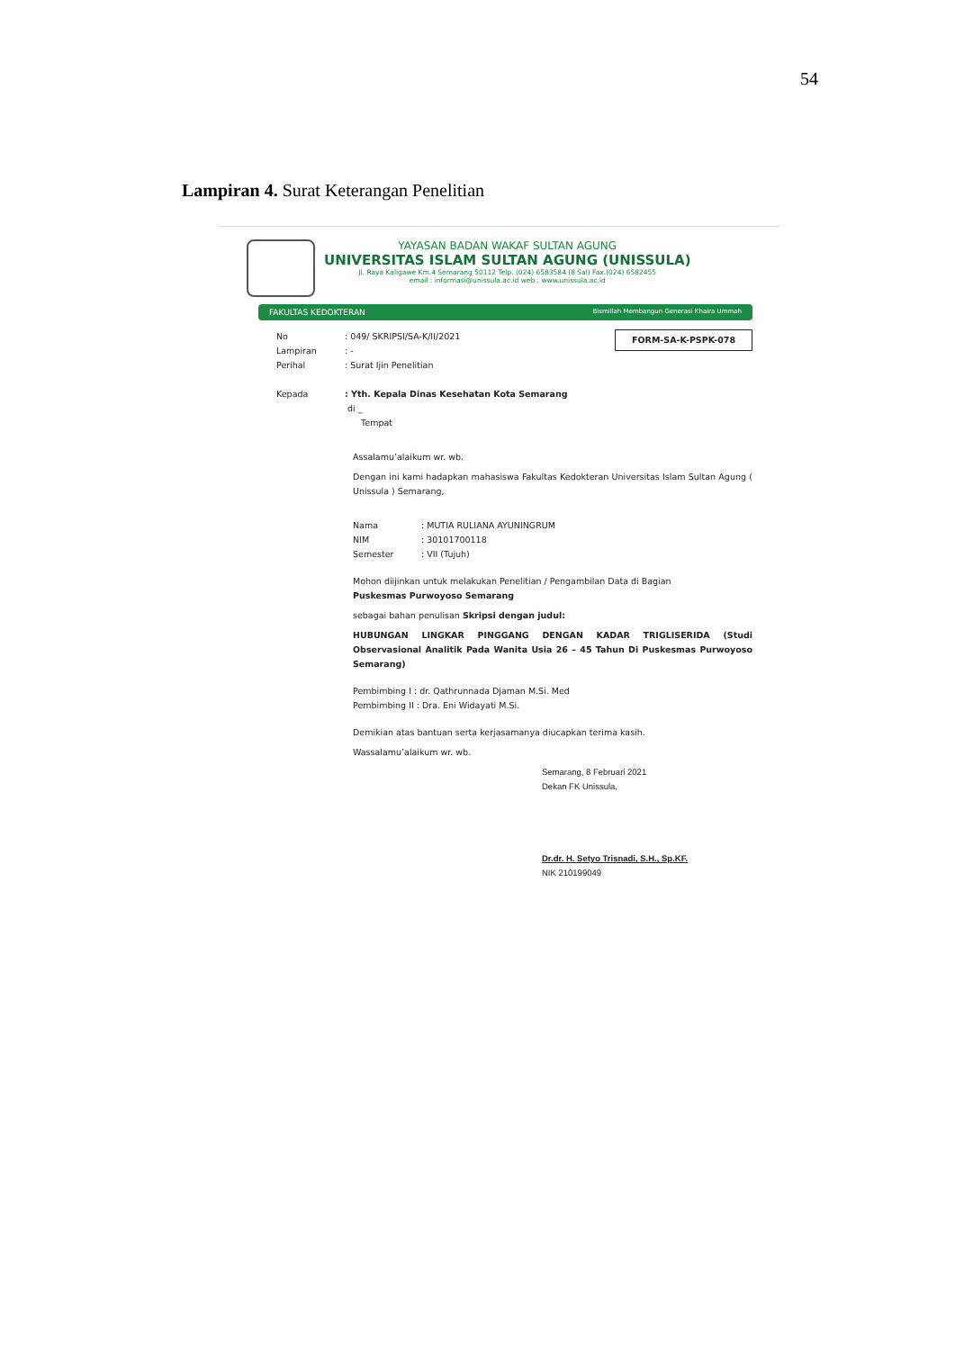54
Lampiran 4. Surat Keterangan Penelitian
YAYASAN BADAN WAKAF SULTAN AGUNG
UNIVERSITAS ISLAM SULTAN AGUNG (UNISSULA)
Jl. Raya Kaligawe Km.4 Semarang 50112 Telp. (024) 6583584 (8 Sal) Fax.(024) 6582455
email : informasi@unissula.ac.id web : www.unissula.ac.id
FAKULTAS KEDOKTERAN Bismillah Membangun Generasi Khaira Ummah
FORM-SA-K-PSPK-078
No: 049/ SKRIPSI/SA-K/II/2021
Lampiran: -
Perihal: Surat Ijin Penelitian
Kepada: Yth. Kepala Dinas Kesehatan Kota Semarang
di _
Tempat
Assalamu’alaikum wr. wb.
Dengan ini kami hadapkan mahasiswa Fakultas Kedokteran Universitas Islam Sultan Agung ( Unissula ) Semarang,
Nama: MUTIA RULIANA AYUNINGRUM
NIM: 30101700118
Semester: VII (Tujuh)
Mohon diijinkan untuk melakukan Penelitian / Pengambilan Data di Bagian
Puskesmas Purwoyoso Semarang
sebagai bahan penulisan Skripsi dengan judul:
HUBUNGAN LINGKAR PINGGANG DENGAN KADAR TRIGLISERIDA (Studi Observasional Analitik Pada Wanita Usia 26 – 45 Tahun Di Puskesmas Purwoyoso Semarang)
Pembimbing I : dr. Qathrunnada Djaman M.Si. Med
Pembimbing II : Dra. Eni Widayati M.Si.
Demikian atas bantuan serta kerjasamanya diucapkan terima kasih.
Wassalamu’alaikum wr. wb.
Semarang, 8 Februari 2021
Dekan FK Unissula,
Dr.dr. H. Setyo Trisnadi, S.H., Sp.KF.
NIK 210199049